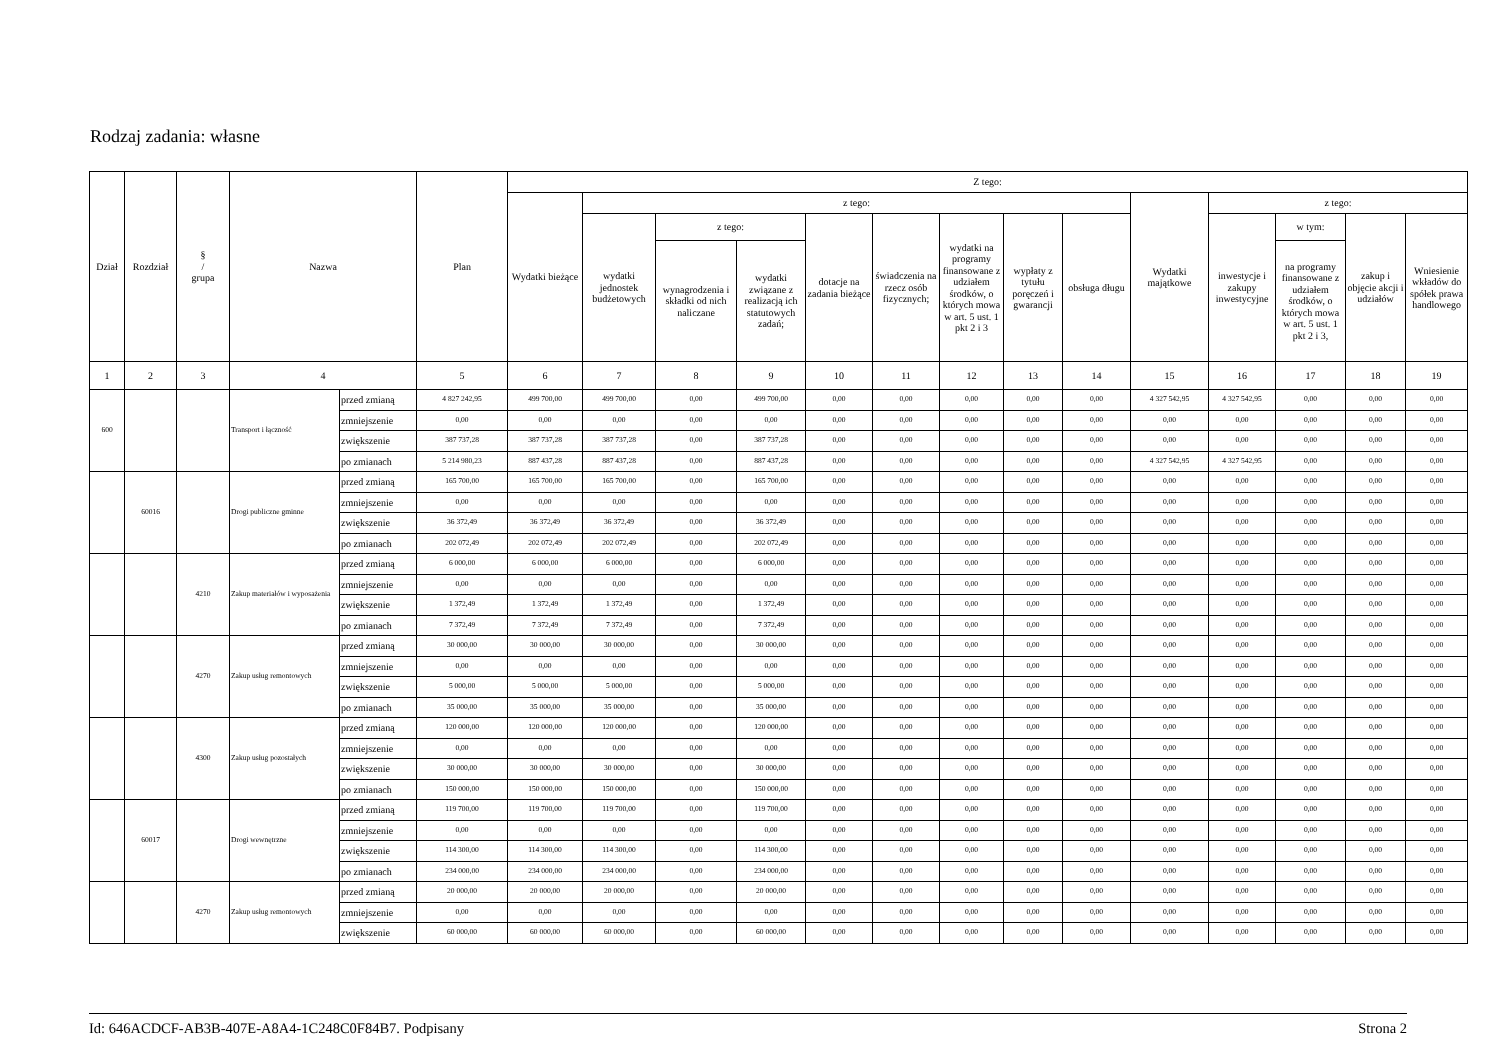Rodzaj zadania: własne
| Dział | Rozdział | § / grupa | Nazwa | | Plan | Z tego: | | | | | | | | | | | | | |
| --- | --- | --- | --- | --- | --- | --- | --- | --- | --- | --- | --- | --- | --- | --- | --- | --- | --- | --- | --- |
| | | | | | | Wydatki bieżące | z tego: | | | | | | | | Wydatki majątkowe | z tego: | | | |
| | | | | | | | wydatki jednostek budżetowych | z tego: | | dotacje na zadania bieżące | świadczenia na rzecz osób fizycznych; | wydatki na programy finansowane z udziałem środków, o których mowa w art. 5 ust. 1 pkt 2 i 3 | wypłaty z tytułu poręczeń i gwarancji | obsługa długu | | inwestycje i zakupy inwestycyjne | w tym: | zakup i objęcie akcji i udziałów | Wniesienie wkładów do spółek prawa handlowego |
| | | | | | | | | wynagrodzenia i składki od nich naliczane | wydatki związane z realizacją ich statutowych zadań; | | | | | | | | na programy finansowane z udziałem środków, o których mowa w art. 5 ust. 1 pkt 2 i 3, | | |
| 1 | 2 | 3 | 4 | | 5 | 6 | 7 | 8 | 9 | 10 | 11 | 12 | 13 | 14 | 15 | 16 | 17 | 18 | 19 |
| 600 | | | Transport i łączność | przed zmianą | 4 827 242,95 | 499 700,00 | 499 700,00 | 0,00 | 499 700,00 | 0,00 | 0,00 | 0,00 | 0,00 | 0,00 | 4 327 542,95 | 4 327 542,95 | 0,00 | 0,00 | 0,00 |
| | | | | zmniejszenie | 0,00 | 0,00 | 0,00 | 0,00 | 0,00 | 0,00 | 0,00 | 0,00 | 0,00 | 0,00 | 0,00 | 0,00 | 0,00 | 0,00 | 0,00 |
| | | | | zwiększenie | 387 737,28 | 387 737,28 | 387 737,28 | 0,00 | 387 737,28 | 0,00 | 0,00 | 0,00 | 0,00 | 0,00 | 0,00 | 0,00 | 0,00 | 0,00 | 0,00 |
| | | | | po zmianach | 5 214 980,23 | 887 437,28 | 887 437,28 | 0,00 | 887 437,28 | 0,00 | 0,00 | 0,00 | 0,00 | 0,00 | 4 327 542,95 | 4 327 542,95 | 0,00 | 0,00 | 0,00 |
| | 60016 | | Drogi publiczne gminne | przed zmianą | 165 700,00 | 165 700,00 | 165 700,00 | 0,00 | 165 700,00 | 0,00 | 0,00 | 0,00 | 0,00 | 0,00 | 0,00 | 0,00 | 0,00 | 0,00 | 0,00 |
| | | | | zmniejszenie | 0,00 | 0,00 | 0,00 | 0,00 | 0,00 | 0,00 | 0,00 | 0,00 | 0,00 | 0,00 | 0,00 | 0,00 | 0,00 | 0,00 | 0,00 |
| | | | | zwiększenie | 36 372,49 | 36 372,49 | 36 372,49 | 0,00 | 36 372,49 | 0,00 | 0,00 | 0,00 | 0,00 | 0,00 | 0,00 | 0,00 | 0,00 | 0,00 | 0,00 |
| | | | | po zmianach | 202 072,49 | 202 072,49 | 202 072,49 | 0,00 | 202 072,49 | 0,00 | 0,00 | 0,00 | 0,00 | 0,00 | 0,00 | 0,00 | 0,00 | 0,00 | 0,00 |
| | | 4210 | Zakup materiałów i wyposażenia | przed zmianą | 6 000,00 | 6 000,00 | 6 000,00 | 0,00 | 6 000,00 | 0,00 | 0,00 | 0,00 | 0,00 | 0,00 | 0,00 | 0,00 | 0,00 | 0,00 | 0,00 |
| | | | | zmniejszenie | 0,00 | 0,00 | 0,00 | 0,00 | 0,00 | 0,00 | 0,00 | 0,00 | 0,00 | 0,00 | 0,00 | 0,00 | 0,00 | 0,00 | 0,00 |
| | | | | zwiększenie | 1 372,49 | 1 372,49 | 1 372,49 | 0,00 | 1 372,49 | 0,00 | 0,00 | 0,00 | 0,00 | 0,00 | 0,00 | 0,00 | 0,00 | 0,00 | 0,00 |
| | | | | po zmianach | 7 372,49 | 7 372,49 | 7 372,49 | 0,00 | 7 372,49 | 0,00 | 0,00 | 0,00 | 0,00 | 0,00 | 0,00 | 0,00 | 0,00 | 0,00 | 0,00 |
| | | 4270 | Zakup usług remontowych | przed zmianą | 30 000,00 | 30 000,00 | 30 000,00 | 0,00 | 30 000,00 | 0,00 | 0,00 | 0,00 | 0,00 | 0,00 | 0,00 | 0,00 | 0,00 | 0,00 | 0,00 |
| | | | | zmniejszenie | 0,00 | 0,00 | 0,00 | 0,00 | 0,00 | 0,00 | 0,00 | 0,00 | 0,00 | 0,00 | 0,00 | 0,00 | 0,00 | 0,00 | 0,00 |
| | | | | zwiększenie | 5 000,00 | 5 000,00 | 5 000,00 | 0,00 | 5 000,00 | 0,00 | 0,00 | 0,00 | 0,00 | 0,00 | 0,00 | 0,00 | 0,00 | 0,00 | 0,00 |
| | | | | po zmianach | 35 000,00 | 35 000,00 | 35 000,00 | 0,00 | 35 000,00 | 0,00 | 0,00 | 0,00 | 0,00 | 0,00 | 0,00 | 0,00 | 0,00 | 0,00 | 0,00 |
| | | 4300 | Zakup usług pozostałych | przed zmianą | 120 000,00 | 120 000,00 | 120 000,00 | 0,00 | 120 000,00 | 0,00 | 0,00 | 0,00 | 0,00 | 0,00 | 0,00 | 0,00 | 0,00 | 0,00 | 0,00 |
| | | | | zmniejszenie | 0,00 | 0,00 | 0,00 | 0,00 | 0,00 | 0,00 | 0,00 | 0,00 | 0,00 | 0,00 | 0,00 | 0,00 | 0,00 | 0,00 | 0,00 |
| | | | | zwiększenie | 30 000,00 | 30 000,00 | 30 000,00 | 0,00 | 30 000,00 | 0,00 | 0,00 | 0,00 | 0,00 | 0,00 | 0,00 | 0,00 | 0,00 | 0,00 | 0,00 |
| | | | | po zmianach | 150 000,00 | 150 000,00 | 150 000,00 | 0,00 | 150 000,00 | 0,00 | 0,00 | 0,00 | 0,00 | 0,00 | 0,00 | 0,00 | 0,00 | 0,00 | 0,00 |
| | 60017 | | Drogi wewnętrzne | przed zmianą | 119 700,00 | 119 700,00 | 119 700,00 | 0,00 | 119 700,00 | 0,00 | 0,00 | 0,00 | 0,00 | 0,00 | 0,00 | 0,00 | 0,00 | 0,00 | 0,00 |
| | | | | zmniejszenie | 0,00 | 0,00 | 0,00 | 0,00 | 0,00 | 0,00 | 0,00 | 0,00 | 0,00 | 0,00 | 0,00 | 0,00 | 0,00 | 0,00 | 0,00 |
| | | | | zwiększenie | 114 300,00 | 114 300,00 | 114 300,00 | 0,00 | 114 300,00 | 0,00 | 0,00 | 0,00 | 0,00 | 0,00 | 0,00 | 0,00 | 0,00 | 0,00 | 0,00 |
| | | | | po zmianach | 234 000,00 | 234 000,00 | 234 000,00 | 0,00 | 234 000,00 | 0,00 | 0,00 | 0,00 | 0,00 | 0,00 | 0,00 | 0,00 | 0,00 | 0,00 | 0,00 |
| | | 4270 | Zakup usług remontowych | przed zmianą | 20 000,00 | 20 000,00 | 20 000,00 | 0,00 | 20 000,00 | 0,00 | 0,00 | 0,00 | 0,00 | 0,00 | 0,00 | 0,00 | 0,00 | 0,00 | 0,00 |
| | | | | zmniejszenie | 0,00 | 0,00 | 0,00 | 0,00 | 0,00 | 0,00 | 0,00 | 0,00 | 0,00 | 0,00 | 0,00 | 0,00 | 0,00 | 0,00 | 0,00 |
| | | | | zwiększenie | 60 000,00 | 60 000,00 | 60 000,00 | 0,00 | 60 000,00 | 0,00 | 0,00 | 0,00 | 0,00 | 0,00 | 0,00 | 0,00 | 0,00 | 0,00 | 0,00 |
Id: 646ACDCF-AB3B-407E-A8A4-1C248C0F84B7. Podpisany Strona 2